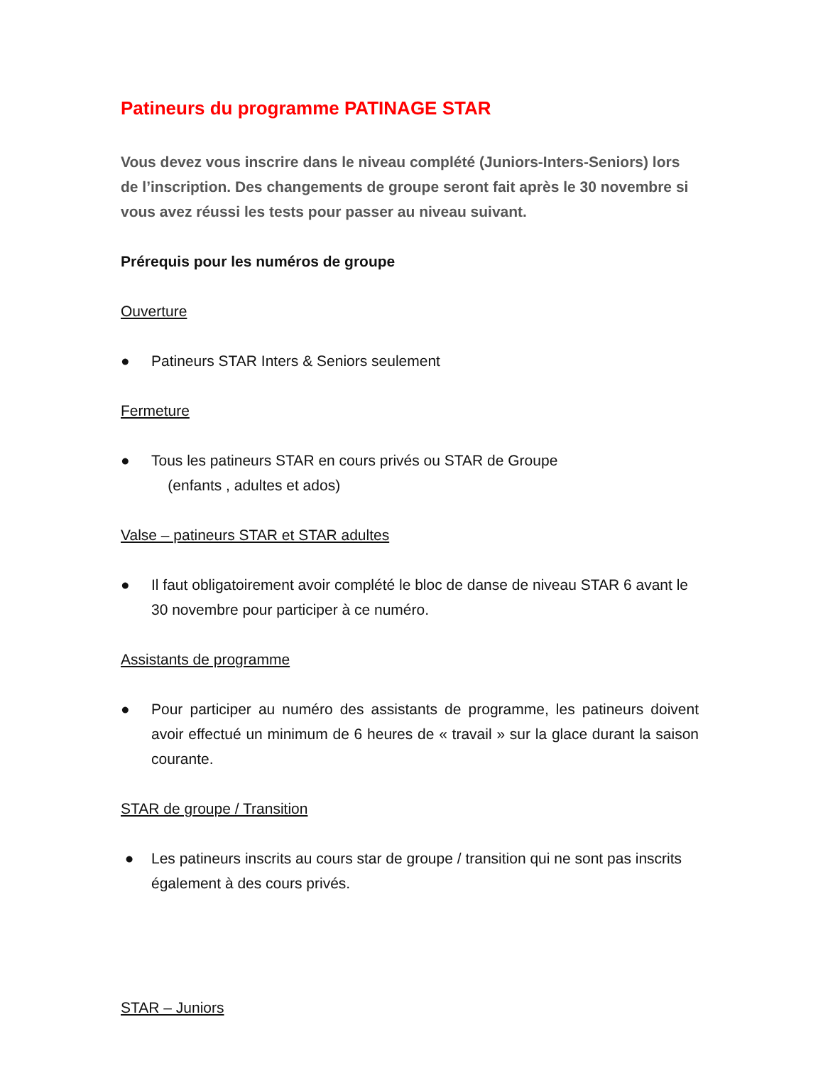Patineurs du programme PATINAGE STAR
Vous devez vous inscrire dans le niveau complété (Juniors-Inters-Seniors) lors de l’inscription. Des changements de groupe seront fait après le 30 novembre si vous avez réussi les tests pour passer au niveau suivant.
Prérequis pour les numéros de groupe
Ouverture
● Patineurs STAR Inters & Seniors seulement
Fermeture
● Tous les patineurs STAR en cours privés ou STAR de Groupe
(enfants , adultes et ados)
Valse – patineurs STAR et STAR adultes
● Il faut obligatoirement avoir complété le bloc de danse de niveau STAR 6 avant le 30 novembre pour participer à ce numéro.
Assistants de programme
● Pour participer au numéro des assistants de programme, les patineurs doivent avoir effectué un minimum de 6 heures de « travail » sur la glace durant la saison courante.
STAR de groupe / Transition
● Les patineurs inscrits au cours star de groupe / transition qui ne sont pas inscrits également à des cours privés.
STAR – Juniors